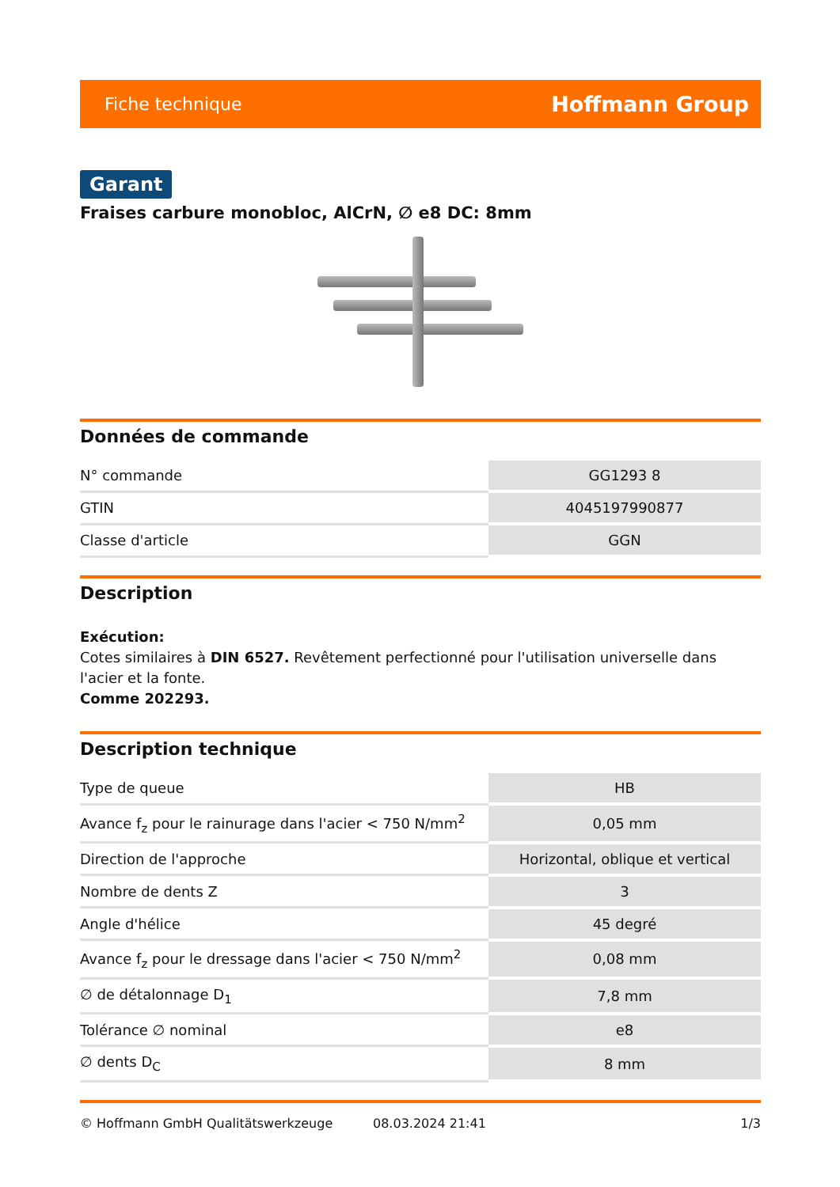Fiche technique Hoffmann Group
Garant
Fraises carbure monobloc, AlCrN, ∅ e8 DC: 8mm
Données de commande
| N° commande | GG1293 8 |
| GTIN | 4045197990877 |
| Classe d'article | GGN |
Description
Exécution:
Cotes similaires à DIN 6527. Revêtement perfectionné pour l'utilisation universelle dans l'acier et la fonte.
Comme 202293.
Description technique
| Type de queue | HB |
| Avance f<sub>z</sub> pour le rainurage dans l'acier < 750 N/mm<sup>2</sup> | 0,05 mm |
| Direction de l'approche | Horizontal, oblique et vertical |
| Nombre de dents Z | 3 |
| Angle d'hélice | 45 degré |
| Avance f<sub>z</sub> pour le dressage dans l'acier < 750 N/mm<sup>2</sup> | 0,08 mm |
| ∅ de détalonnage D<sub>1</sub> | 7,8 mm |
| Tolérance ∅ nominal | e8 |
| ∅ dents D<sub>C</sub> | 8 mm |
© Hoffmann GmbH Qualitätswerkzeuge 08.03.2024 21:41 1/3